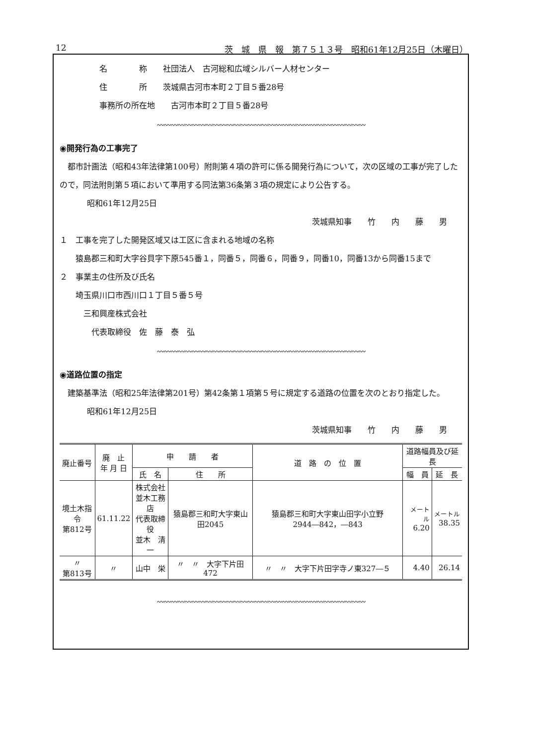12 茨　城　県　報　第７５１３号　昭和61年12月25日（木曜日）
名　　　　称　　社団法人　古河総和広域シルバー人材センター
住　　　　所　　茨城県古河市本町２丁目５番28号
事務所の所在地　　古河市本町２丁目５番28号
〰〰〰〰〰〰〰〰〰〰〰〰〰〰〰〰〰〰〰〰〰〰〰〰〰〰〰〰〰〰
◉開発行為の工事完了
　都市計画法（昭和43年法律第100号）附則第４項の許可に係る開発行為について，次の区域の工事が完了したので，同法附則第５項において準用する同法第36条第３項の規定により公告する。
昭和61年12月25日
茨城県知事　　竹　　内　　藤　　男
１　工事を完了した開発区域又は工区に含まれる地域の名称
　　猿島郡三和町大字谷貝字下原545番１，同番５，同番６，同番９，同番10，同番13から同番15まで
２　事業主の住所及び氏名
　　埼玉県川口市西川口１丁目５番５号
　　　三和興産株式会社
　　　　代表取締役　佐　藤　泰　弘
〰〰〰〰〰〰〰〰〰〰〰〰〰〰〰〰〰〰〰〰〰〰〰〰〰〰〰〰〰〰
◉道路位置の指定
　建築基準法（昭和25年法律第201号）第42条第１項第５号に規定する道路の位置を次のとおり指定した。
昭和61年12月25日
茨城県知事　　竹　　内　　藤　　男
| 廃止番号 | 廃 止 年 月 日 | 申 請 者 | | 道 路 の 位 置 | 道路幅員及び延長 | |
| --- | --- | --- | --- | --- | --- | --- |
| | | 氏 名 | 住 所 | | 幅 員 | 延 長 |
| 境土木指令 第812号 | 61.11.22 | 株式会社 並木工務店 代表取締役 並木 清一 | 猿島郡三和町大字東山田2045 | 猿島郡三和町大字東山田字小立野2944―842，―843 | メートル 6.20 | メートル 38.35 |
| 〃 第813号 | 〃 | 山中 栄 | 〃 〃 大字下片田472 | 〃 〃 大字下片田字寺ノ東327―５ | 4.40 | 26.14 |
〰〰〰〰〰〰〰〰〰〰〰〰〰〰〰〰〰〰〰〰〰〰〰〰〰〰〰〰〰〰